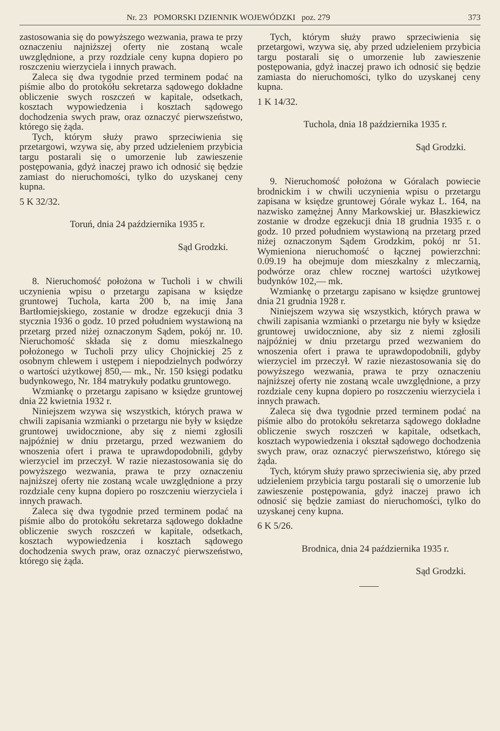Nr. 23 POMORSKI DZIENNIK WOJEWÓDZKI poz. 279 373
zastosowania się do powyższego wezwania, prawa te przy oznaczeniu najniższej oferty nie zostaną wcale uwzględnione, a przy rozdziale ceny kupna dopiero po roszczeniu wierzyciela i innych prawach.
Zaleca się dwa tygodnie przed terminem podać na piśmie albo do protokółu sekretarza sądowego dokładne obliczenie swych roszczeń w kapitale, odsetkach, kosztach wypowiedzenia i kosztach sądowego dochodzenia swych praw, oraz oznaczyć pierwszeństwo, którego się żąda.
Tych, którym służy prawo sprzeciwienia się przetargowi, wzywa się, aby przed udzieleniem przybicia targu postarali się o umorzenie lub zawieszenie postępowania, gdyż inaczej prawo ich odnosić się będzie zamiast do nieruchomości, tylko do uzyskanej ceny kupna.
5 K 32/32.
Toruń, dnia 24 października 1935 r.
Sąd Grodzki.
8. Nieruchomość położona w Tucholi i w chwili uczynienia wpisu o przetargu zapisana w księdze gruntowej Tuchola, karta 200 b, na imię Jana Bartłomiejskiego, zostanie w drodze egzekucji dnia 3 stycznia 1936 o godz. 10 przed południem wystawioną na przetarg przed niżej oznaczonym Sądem, pokój nr. 10. Nieruchomość składa się z domu mieszkalnego położonego w Tucholi przy ulicy Chojnickiej 25 z osobnym chlewem i ustępem i niepodzielnych podwórzy o wartości użytkowej 850,— mk., Nr. 150 księgi podatku budynkowego, Nr. 184 matrykuły podatku gruntowego.
Wzmiankę o przetargu zapisano w księdze gruntowej dnia 22 kwietnia 1932 r.
Niniejszem wzywa się wszystkich, których prawa w chwili zapisania wzmianki o przetargu nie były w księdze gruntowej uwidocznione, aby się z niemi zgłosili najpóźniej w dniu przetargu, przed wezwaniem do wnoszenia ofert i prawa te uprawdopodobnili, gdyby wierzyciel im przeczył. W razie niezastosowania się do powyższego wezwania, prawa te przy oznaczeniu najniższej oferty nie zostaną wcale uwzględnione a przy rozdziale ceny kupna dopiero po roszczeniu wierzyciela i innych prawach.
Zaleca się dwa tygodnie przed terminem podać na piśmie albo do protokółu sekretarza sądowego dokładne obliczenie swych roszczeń w kapitale, odsetkach, kosztach wypowiedzenia i kosztach sądowego dochodzenia swych praw, oraz oznaczyć pierwszeństwo, którego się żąda.
Tych, którym służy prawo sprzeciwienia się przetargowi, wzywa się, aby przed udzieleniem przybicia targu postarali się o umorzenie lub zawieszenie postępowania, gdyż inaczej prawo ich odnosić się będzie zamiasta do nieruchomości, tylko do uzyskanej ceny kupna.
1 K 14/32.
Tuchola, dnia 18 października 1935 r.
Sąd Grodzki.
9. Nieruchomość położona w Góralach powiecie brodnickim i w chwili uczynienia wpisu o przetargu zapisana w księdze gruntowej Górale wykaz L. 164, na nazwisko zamężnej Anny Markowskiej ur. Błaszkiewicz zostanie w drodze egzekucji dnia 18 grudnia 1935 r. o godz. 10 przed południem wystawioną na przetarg przed niżej oznaczonym Sądem Grodzkim, pokój nr 51. Wymieniona nieruchomość o łącznej powierzchni: 0.09.19 ha obejmuje dom mieszkalny z mleczarnią, podwórze oraz chlew rocznej wartości użytkowej budynków 102,— mk.
Wzmiankę o przetargu zapisano w księdze gruntowej dnia 21 grudnia 1928 r.
Niniejszem wzywa się wszystkich, których prawa w chwili zapisania wzmianki o przetargu nie były w księdze gruntowej uwidocznione, aby siz z niemi zgłosili najpóźniej w dniu przetargu przed wezwaniem do wnoszenia ofert i prawa te uprawdopodobnili, gdyby wierzyciel im przeczył. W razie niezastosowania się do powyższego wezwania, prawa te przy oznaczeniu najniższej oferty nie zostaną wcale uwzględnione, a przy rozdziale ceny kupna dopiero po roszczeniu wierzyciela i innych prawach.
Zaleca się dwa tygodnie przed terminem podać na piśmie albo do protokółu sekretarza sądowego dokładne obliczenie swych roszczeń w kapitale, odsetkach, kosztach wypowiedzenia i okształ sądowego dochodzenia swych praw, oraz oznaczyć pierwszeństwo, którego się żąda.
Tych, którym służy prawo sprzeciwienia się, aby przed udzieleniem przybicia targu postarali się o umorzenie lub zawieszenie postępowania, gdyż inaczej prawo ich odnosić się będzie zamiast do nieruchomości, tylko do uzyskanej ceny kupna.
6 K 5/26.
Brodnica, dnia 24 października 1935 r.
Sąd Grodzki.